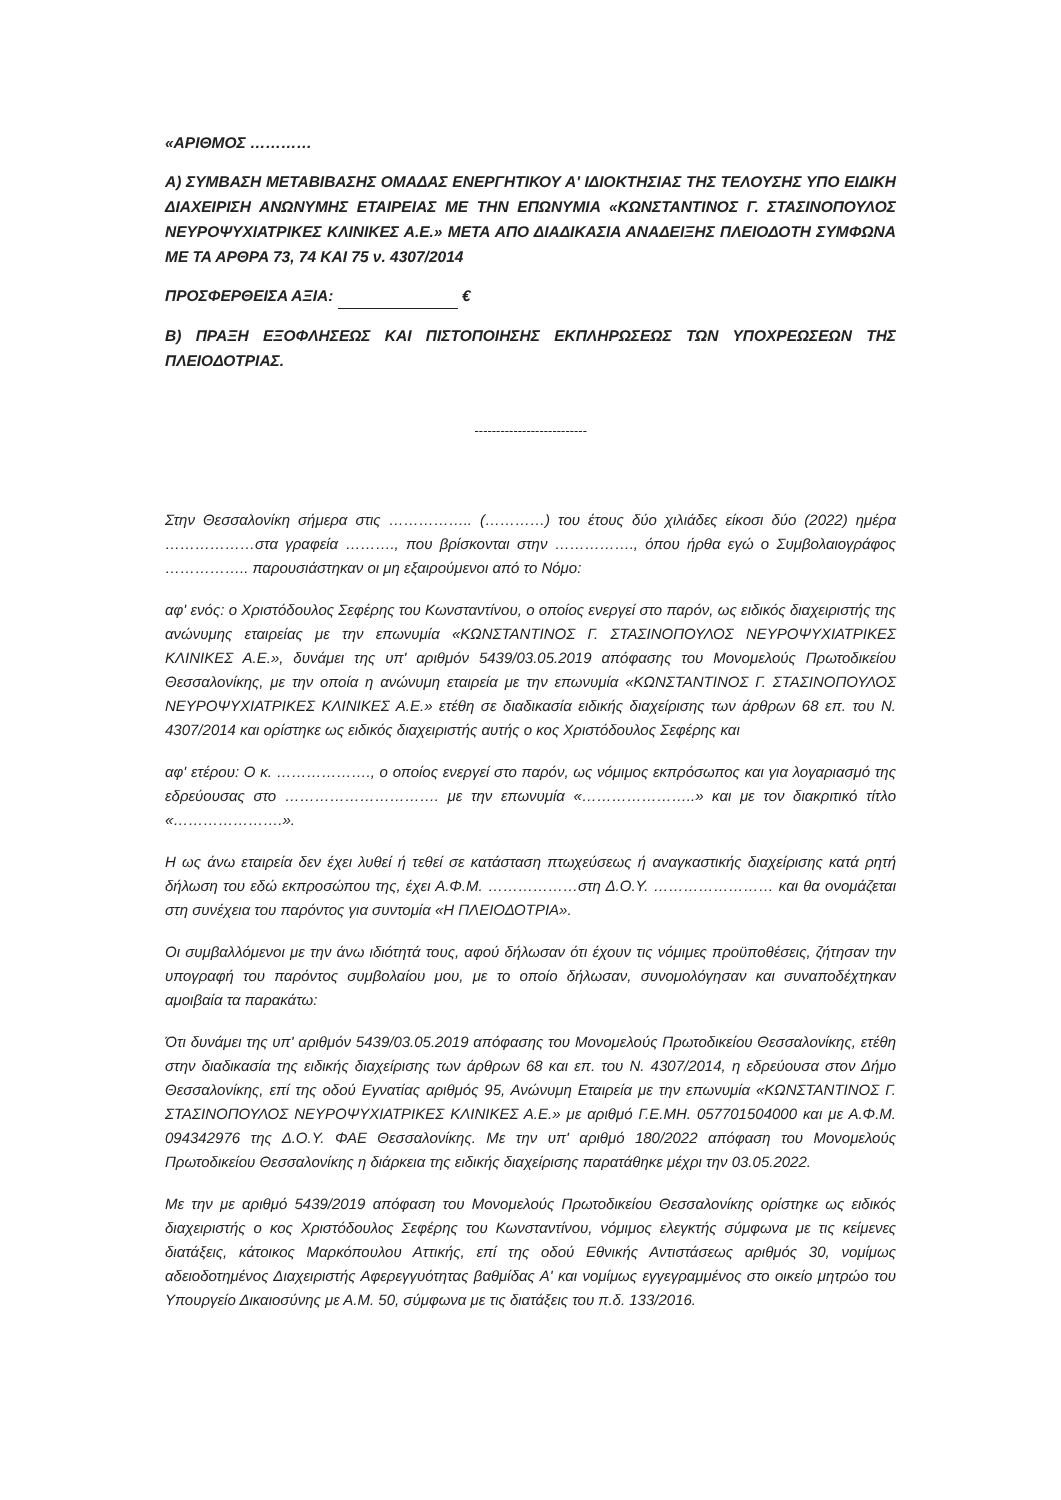«ΑΡΙΘΜΟΣ …………
Α) ΣΥΜΒΑΣΗ ΜΕΤΑΒΙΒΑΣΗΣ ΟΜΑΔΑΣ ΕΝΕΡΓΗΤΙΚΟΥ Α' ΙΔΙΟΚΤΗΣΙΑΣ ΤΗΣ ΤΕΛΟΥΣΗΣ ΥΠΟ ΕΙΔΙΚΗ ΔΙΑΧΕΙΡΙΣΗ ΑΝΩΝΥΜΗΣ ΕΤΑΙΡΕΙΑΣ ΜΕ ΤΗΝ ΕΠΩΝΥΜΙΑ «ΚΩΝΣΤΑΝΤΙΝΟΣ Γ. ΣΤΑΣΙΝΟΠΟΥΛΟΣ ΝΕΥΡΟΨΥΧΙΑΤΡΙΚΕΣ ΚΛΙΝΙΚΕΣ Α.Ε.» ΜΕΤΑ ΑΠΟ ΔΙΑΔΙΚΑΣΙΑ ΑΝΑΔΕΙΞΗΣ ΠΛΕΙΟΔΟΤΗ ΣΥΜΦΩΝΑ ΜΕ ΤΑ ΑΡΘΡΑ 73, 74 ΚΑΙ 75 ν. 4307/2014
ΠΡΟΣΦΕΡΘΕΙΣΑ ΑΞΙΑ: €
Β) ΠΡΑΞΗ ΕΞΟΦΛΗΣΕΩΣ ΚΑΙ ΠΙΣΤΟΠΟΙΗΣΗΣ ΕΚΠΛΗΡΩΣΕΩΣ ΤΩΝ ΥΠΟΧΡΕΩΣΕΩΝ ΤΗΣ ΠΛΕΙΟΔΟΤΡΙΑΣ.
--------------------------
Στην Θεσσαλονίκη σήμερα στις …………….. (…………) του έτους δύο χιλιάδες είκοσι δύο (2022) ημέρα ………………στα γραφεία ………., που βρίσκονται στην ……………., όπου ήρθα εγώ ο Συμβολαιογράφος …………….. παρουσιάστηκαν οι μη εξαιρούμενοι από το Νόμο:
αφ' ενός: ο Χριστόδουλος Σεφέρης του Κωνσταντίνου, ο οποίος ενεργεί στο παρόν, ως ειδικός διαχειριστής της ανώνυμης εταιρείας με την επωνυμία «ΚΩΝΣΤΑΝΤΙΝΟΣ Γ. ΣΤΑΣΙΝΟΠΟΥΛΟΣ ΝΕΥΡΟΨΥΧΙΑΤΡΙΚΕΣ ΚΛΙΝΙΚΕΣ Α.Ε.», δυνάμει της υπ' αριθμόν 5439/03.05.2019 απόφασης του Μονομελούς Πρωτοδικείου Θεσσαλονίκης, με την οποία η ανώνυμη εταιρεία με την επωνυμία «ΚΩΝΣΤΑΝΤΙΝΟΣ Γ. ΣΤΑΣΙΝΟΠΟΥΛΟΣ ΝΕΥΡΟΨΥΧΙΑΤΡΙΚΕΣ ΚΛΙΝΙΚΕΣ Α.Ε.» ετέθη σε διαδικασία ειδικής διαχείρισης των άρθρων 68 επ. του Ν. 4307/2014 και ορίστηκε ως ειδικός διαχειριστής αυτής ο κος Χριστόδουλος Σεφέρης και
αφ' ετέρου: Ο κ. ………………., ο οποίος ενεργεί στο παρόν, ως νόμιμος εκπρόσωπος και για λογαριασμό της εδρεύουσας στο …………………………. με την επωνυμία «…………………..» και με τον διακριτικό τίτλο «………………….».
Η ως άνω εταιρεία δεν έχει λυθεί ή τεθεί σε κατάσταση πτωχεύσεως ή αναγκαστικής διαχείρισης κατά ρητή δήλωση του εδώ εκπροσώπου της, έχει Α.Φ.Μ. ………………στη Δ.Ο.Υ. …………………… και θα ονομάζεται στη συνέχεια του παρόντος για συντομία «Η ΠΛΕΙΟΔΟΤΡΙΑ».
Οι συμβαλλόμενοι με την άνω ιδιότητά τους, αφού δήλωσαν ότι έχουν τις νόμιμες προϋποθέσεις, ζήτησαν την υπογραφή του παρόντος συμβολαίου μου, με το οποίο δήλωσαν, συνομολόγησαν και συναποδέχτηκαν αμοιβαία τα παρακάτω:
Ότι δυνάμει της υπ' αριθμόν 5439/03.05.2019 απόφασης του Μονομελούς Πρωτοδικείου Θεσσαλονίκης, ετέθη στην διαδικασία της ειδικής διαχείρισης των άρθρων 68 και επ. του Ν. 4307/2014, η εδρεύουσα στον Δήμο Θεσσαλονίκης, επί της οδού Εγνατίας αριθμός 95, Ανώνυμη Εταιρεία με την επωνυμία «ΚΩΝΣΤΑΝΤΙΝΟΣ Γ. ΣΤΑΣΙΝΟΠΟΥΛΟΣ ΝΕΥΡΟΨΥΧΙΑΤΡΙΚΕΣ ΚΛΙΝΙΚΕΣ Α.Ε.» με αριθμό Γ.Ε.ΜΗ. 057701504000 και με Α.Φ.Μ. 094342976 της Δ.Ο.Υ. ΦΑΕ Θεσσαλονίκης. Με την υπ' αριθμό 180/2022 απόφαση του Μονομελούς Πρωτοδικείου Θεσσαλονίκης η διάρκεια της ειδικής διαχείρισης παρατάθηκε μέχρι την 03.05.2022.
Με την με αριθμό 5439/2019 απόφαση του Μονομελούς Πρωτοδικείου Θεσσαλονίκης ορίστηκε ως ειδικός διαχειριστής ο κος Χριστόδουλος Σεφέρης του Κωνσταντίνου, νόμιμος ελεγκτής σύμφωνα με τις κείμενες διατάξεις, κάτοικος Μαρκόπουλου Αττικής, επί της οδού Εθνικής Αντιστάσεως αριθμός 30, νομίμως αδειοδοτημένος Διαχειριστής Αφερεγγυότητας βαθμίδας Α' και νομίμως εγγεγραμμένος στο οικείο μητρώο του Υπουργείο Δικαιοσύνης με Α.Μ. 50, σύμφωνα με τις διατάξεις του π.δ. 133/2016.